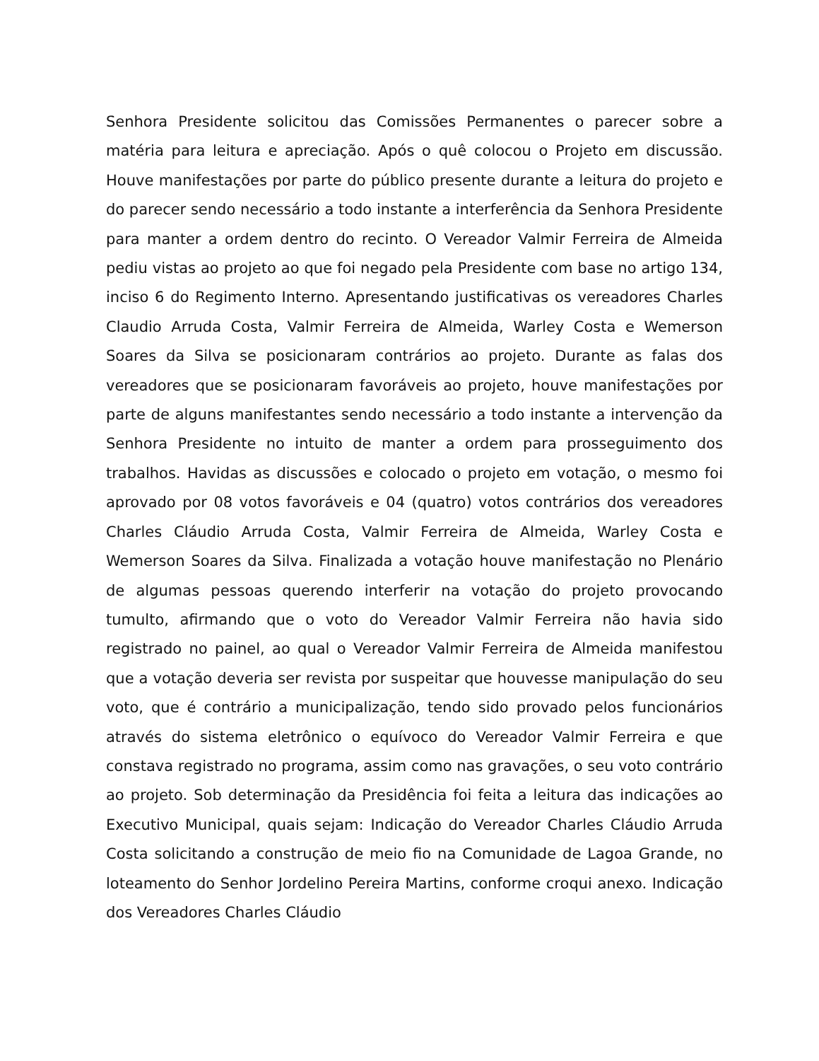Senhora Presidente solicitou das Comissões Permanentes o parecer sobre a matéria para leitura e apreciação. Após o quê colocou o Projeto em discussão. Houve manifestações por parte do público presente durante a leitura do projeto e do parecer sendo necessário a todo instante a interferência da Senhora Presidente para manter a ordem dentro do recinto. O Vereador Valmir Ferreira de Almeida pediu vistas ao projeto ao que foi negado pela Presidente com base no artigo 134, inciso 6 do Regimento Interno. Apresentando justificativas os vereadores Charles Claudio Arruda Costa, Valmir Ferreira de Almeida, Warley Costa e Wemerson Soares da Silva se posicionaram contrários ao projeto. Durante as falas dos vereadores que se posicionaram favoráveis ao projeto, houve manifestações por parte de alguns manifestantes sendo necessário a todo instante a intervenção da Senhora Presidente no intuito de manter a ordem para prosseguimento dos trabalhos. Havidas as discussões e colocado o projeto em votação, o mesmo foi aprovado por 08 votos favoráveis e 04 (quatro) votos contrários dos vereadores Charles Cláudio Arruda Costa, Valmir Ferreira de Almeida, Warley Costa e Wemerson Soares da Silva. Finalizada a votação houve manifestação no Plenário de algumas pessoas querendo interferir na votação do projeto provocando tumulto, afirmando que o voto do Vereador Valmir Ferreira não havia sido registrado no painel, ao qual o Vereador Valmir Ferreira de Almeida manifestou que a votação deveria ser revista por suspeitar que houvesse manipulação do seu voto, que é contrário a municipalização, tendo sido provado pelos funcionários através do sistema eletrônico o equívoco do Vereador Valmir Ferreira e que constava registrado no programa, assim como nas gravações, o seu voto contrário ao projeto. Sob determinação da Presidência foi feita a leitura das indicações ao Executivo Municipal, quais sejam: Indicação do Vereador Charles Cláudio Arruda Costa solicitando a construção de meio fio na Comunidade de Lagoa Grande, no loteamento do Senhor Jordelino Pereira Martins, conforme croqui anexo. Indicação dos Vereadores Charles Cláudio